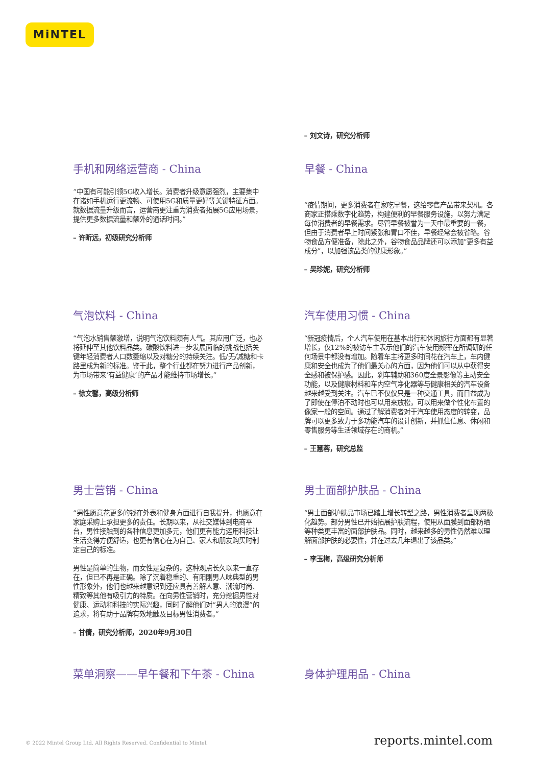MiNTEL
– 刘文诗，研究分析师
手机和网络运营商 - China
“中国有可能引领5G收入增长。消费者升级意愿强烈，主要集中在诸如手机运行更流畅、可使用5G和质量更好等关键特征方面。就数据流量升级而言，运营商更注重为消费者拓展5G应用场景，提供更多数据流量和额外的通话时间。”
– 许昕远，初级研究分析师
早餐 - China
“疫情期间，更多消费者在家吃早餐，这给零售产品带来契机。各商家正搭乘数字化趋势，构建便利的早餐服务设施，以努力满足每位消费者的早餐需求。尽管早餐被誉为一天中最重要的一餐，但由于消费者早上时间紧张和胃口不佳，早餐经常会被省略。谷物食品方便准备，除此之外，谷物食品品牌还可以添加“更多有益成分”，以加强该品类的健康形象。”
– 吴珍妮，研究分析师
气泡饮料 - China
“气泡水销售额激增，说明气泡饮料颇有人气。其应用广泛，也必将延伸至其他饮料品类。碳酸饮料进一步发展面临的挑战包括关键年轻消费者人口数萎缩以及对糖分的持续关注。低/无/减糖和卡路里成为新的标准。鉴于此，整个行业都在努力进行产品创新，为市场带来‘有益健康’的产品才能维持市场增长。”
– 徐文馨，高级分析师
汽车使用习惯 - China
“新冠疫情后，个人汽车使用在基本出行和休闲旅行方面都有显著增长，仅12%的被访车主表示他们的汽车使用频率在所调研的任何场景中都没有增加。随着车主将更多时间花在汽车上，车内健康和安全也成为了他们最关心的方面，因为他们可以从中获得安全感和被保护感。因此，刹车辅助和360度全景影像等主动安全功能，以及健康材料和车内空气净化器等与健康相关的汽车设备越来越受到关注。汽车已不仅仅只是一种交通工具，而日益成为了即使在停泊不动时也可以用来放松，可以用来做个性化布置的像家一般的空间。通过了解消费者对于汽车使用态度的转变，品牌可以更多致力于多功能汽车的设计创新，并抓住信息、休闲和零售服务等生活领域存在的商机。”
– 王慧蓉，研究总监
男士营销 - China
“男性愿意花更多的钱在外表和健身方面进行自我提升，也愿意在家庭采购上承担更多的责任。长期以来，从社交媒体到电商平台，男性接触到的各种信息更加多元，他们更有能力运用科技让生活变得方便舒适，也更有信心在为自己、家人和朋友购买时制定自己的标准。
男性是简单的生物，而女性是复杂的，这种观点长久以来一直存在，但已不再是正确。除了沉着稳重的、有阳刚男人味典型的男性形象外，他们也越来越意识到还应具有善解人意、潮流时尚、精致等其他有吸引力的特质。在向男性营销时，充分挖掘男性对健康、运动和科技的实际兴趣，同时了解他们对“男人的浪漫”的追求，将有助于品牌有效地触及目标男性消费者。”
– 甘倩，研究分析师，2020年9月30日
男士面部护肤品 - China
“男士面部护肤品市场已踏上增长转型之路，男性消费者呈现两极化趋势。部分男性已开始拓展护肤流程，使用从面膜到面部防晒等种类更丰富的面部护肤品。同时，越来越多的男性仍然难以理解面部护肤的必要性，并在过去几年退出了该品类。”
– 李玉梅，高级研究分析师
菜单洞察——早午餐和下午茶 - China 身体护理用品 - China
© 2022 Mintel Group Ltd. All Rights Reserved. Confidential to Mintel. reports.mintel.com